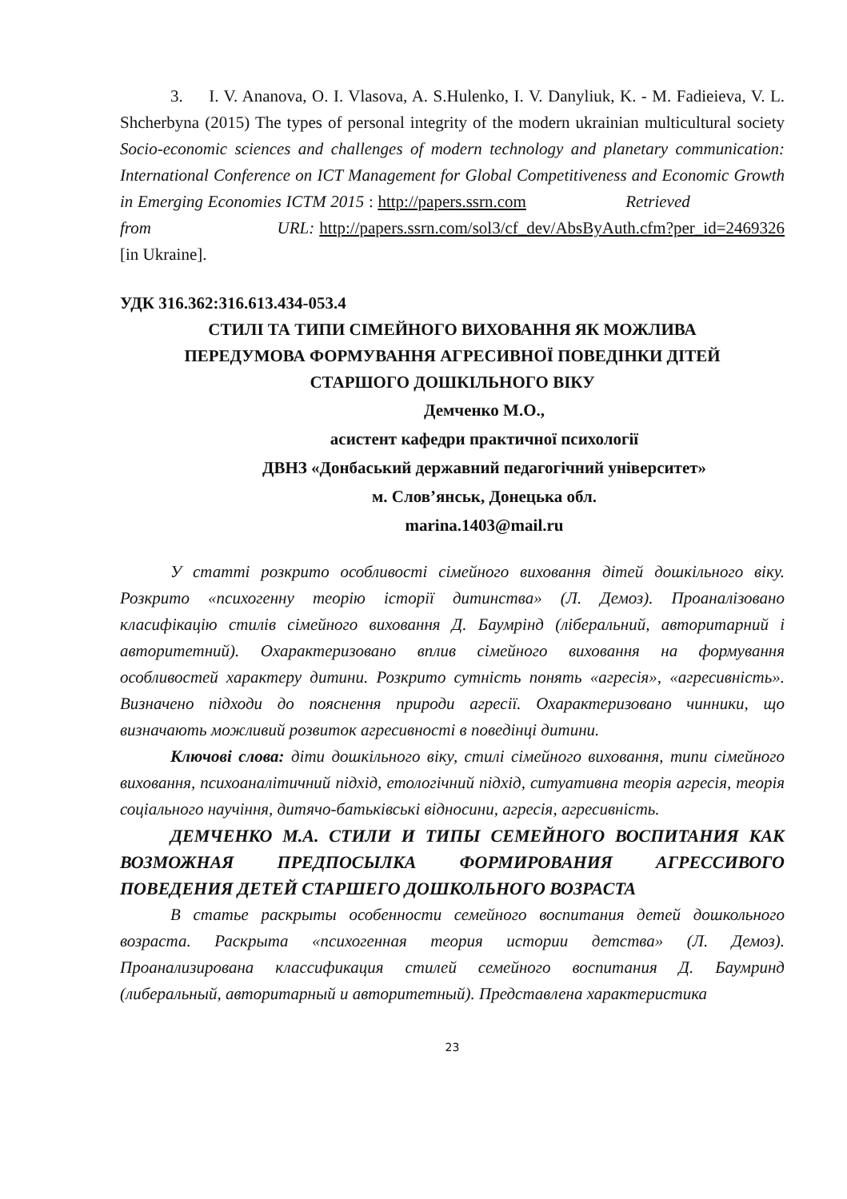3. I. V. Ananova, O. I. Vlasova, A. S.Hulenko, I. V. Danyliuk, K. - M. Fadieieva, V. L. Shcherbyna (2015) The types of personal integrity of the modern ukrainian multicultural society Socio-economic sciences and challenges of modern technology and planetary communication: International Conference on ICT Management for Global Competitiveness and Economic Growth in Emerging Economies ICTM 2015 : http://papers.ssrn.com Retrieved from URL: http://papers.ssrn.com/sol3/cf_dev/AbsByAuth.cfm?per_id=2469326 [in Ukraine].
УДК 316.362:316.613.434-053.4
СТИЛІ ТА ТИПИ СІМЕЙНОГО ВИХОВАННЯ ЯК МОЖЛИВА
ПЕРЕДУМОВА ФОРМУВАННЯ АГРЕСИВНОЇ ПОВЕДІНКИ ДІТЕЙ
СТАРШОГО ДОШКІЛЬНОГО ВІКУ
Демченко М.О.,
асистент кафедри практичної психології
ДВНЗ «Донбаський державний педагогічний університет»
м. Слов’янськ, Донецька обл.
marina.1403@mail.ru
У статті розкрито особливості сімейного виховання дітей дошкільного віку. Розкрито «психогенну теорію історії дитинства» (Л. Демоз). Проаналізовано класифікацію стилів сімейного виховання Д. Баумрінд (ліберальний, авторитарний і авторитетний). Охарактеризовано вплив сімейного виховання на формування особливостей характеру дитини. Розкрито сутність понять «агресія», «агресивність». Визначено підходи до пояснення природи агресії. Охарактеризовано чинники, що визначають можливий розвиток агресивності в поведінці дитини.
Ключові слова: діти дошкільного віку, стилі сімейного виховання, типи сімейного виховання, психоаналітичний підхід, етологічний підхід, ситуативна теорія агресія, теорія соціального научіння, дитячо-батьківські відносини, агресія, агресивність.
ДЕМЧЕНКО М.А. СТИЛИ И ТИПЫ СЕМЕЙНОГО ВОСПИТАНИЯ КАК ВОЗМОЖНАЯ ПРЕДПОСЫЛКА ФОРМИРОВАНИЯ АГРЕССИВОГО ПОВЕДЕНИЯ ДЕТЕЙ СТАРШЕГО ДОШКОЛЬНОГО ВОЗРАСТА
В статье раскрыты особенности семейного воспитания детей дошкольного возраста. Раскрыта «психогенная теория истории детства» (Л. Демоз). Проанализирована классификация стилей семейного воспитания Д. Баумринд (либеральный, авторитарный и авторитетный). Представлена характеристика
23